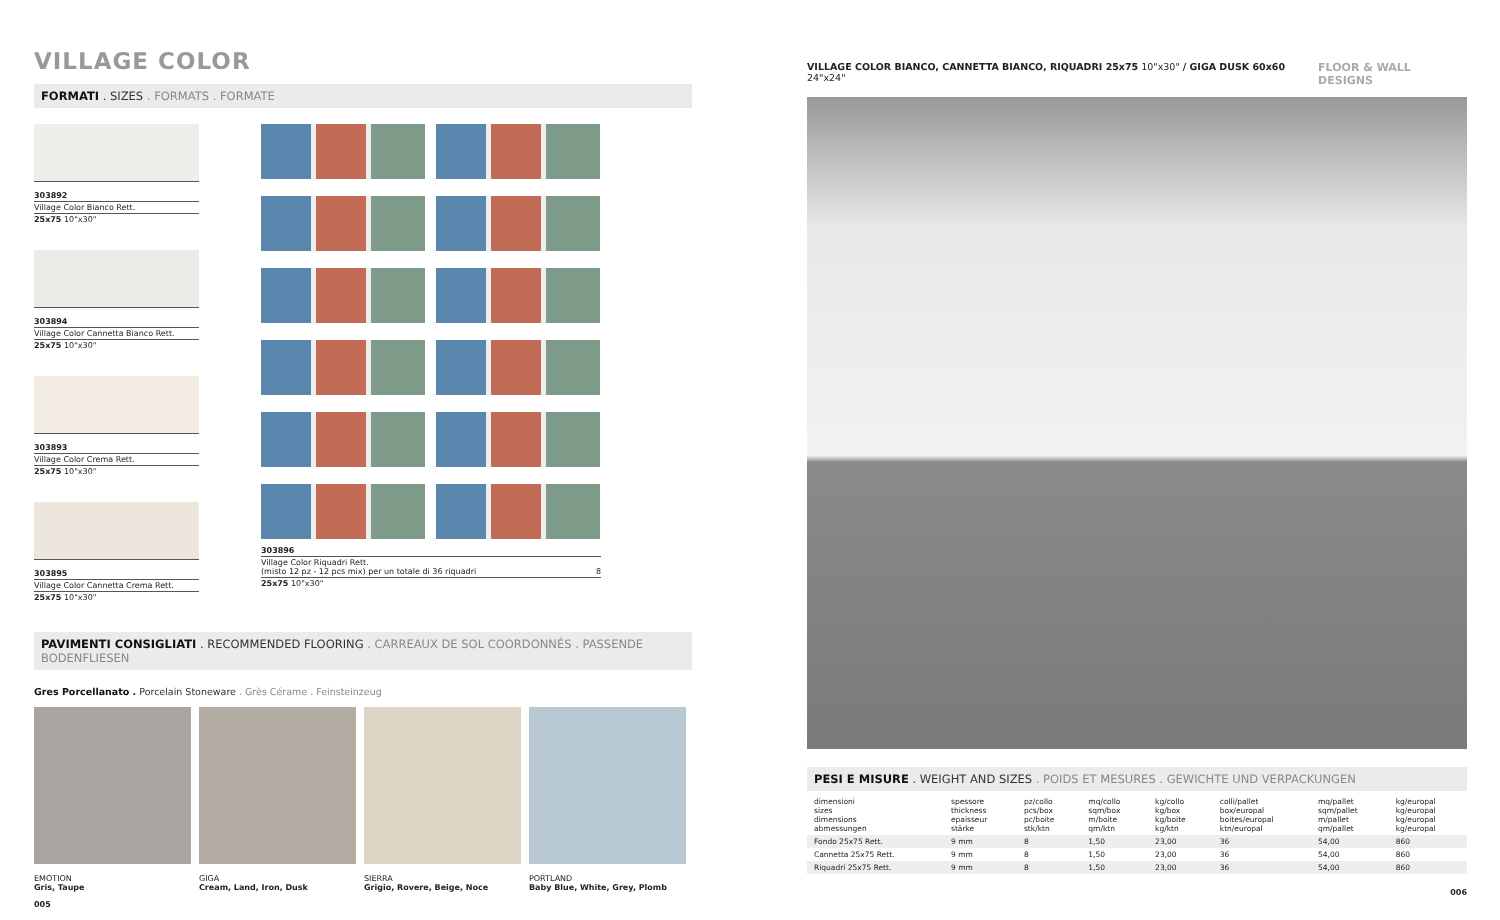VILLAGE COLOR
FORMATI . SIZES . FORMATS . FORMATE
303892
Village Color Bianco Rett.
25x75 10"x30"
303894
Village Color Cannetta Bianco Rett.
25x75 10"x30"
303893
Village Color Crema Rett.
25x75 10"x30"
303895
Village Color Cannetta Crema Rett.
25x75 10"x30"
303896
Village Color Riquadri Rett.
(misto 12 pz - 12 pcs mix) per un totale di 36 riquadri 8
25x75 10"x30"
PAVIMENTI CONSIGLIATI . RECOMMENDED FLOORING . CARREAUX DE SOL COORDONNÉS . PASSENDE BODENFLIESEN
Gres Porcellanato . Porcelain Stoneware . Grès Cérame . Feinsteinzeug
EMOTION
Gris, Taupe
GIGA
Cream, Land, Iron, Dusk
SIERRA
Grigio, Rovere, Beige, Noce
PORTLAND
Baby Blue, White, Grey, Plomb
005
VILLAGE COLOR BIANCO, CANNETTA BIANCO, RIQUADRI 25x75 10"x30" / GIGA DUSK 60x60 24"x24" FLOOR & WALL DESIGNS
PESI E MISURE . WEIGHT AND SIZES . POIDS ET MESURES . GEWICHTE UND VERPACKUNGEN
| dimensioni sizes dimensions abmessungen | spessore thickness epaisseur stärke | pz/collo pcs/box pc/boite stk/ktn | mq/collo sqm/box m/boite qm/ktn | kg/collo kg/box kg/boite kg/ktn | colli/pallet box/europal boites/europal ktn/europal | mq/pallet sqm/pallet m/pallet qm/pallet | kg/europal kg/europal kg/europal kg/europal |
| --- | --- | --- | --- | --- | --- | --- | --- |
| Fondo 25x75 Rett. | 9 mm | 8 | 1,50 | 23,00 | 36 | 54,00 | 860 |
| Cannetta 25x75 Rett. | 9 mm | 8 | 1,50 | 23,00 | 36 | 54,00 | 860 |
| Riquadri 25x75 Rett. | 9 mm | 8 | 1,50 | 23,00 | 36 | 54,00 | 860 |
006